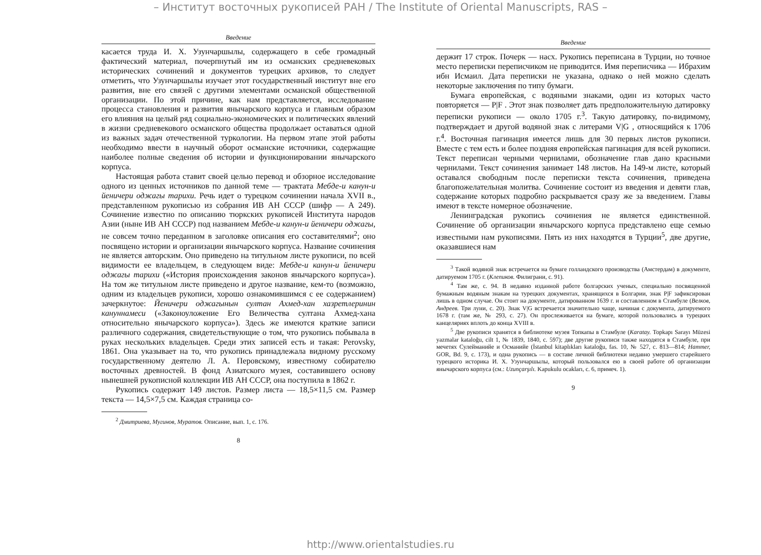– Институт восточных рукописей РАН / The Institute of Oriental Manuscripts, RAS –
Введение
касается труда И. Х. Узунчаршылы, содержащего в себе громадный фактический материал, почерпнутый им из османских средневековых исторических сочинений и документов турецких архивов, то следует отметить, что Узунчаршылы изучает этот государственный институт вне его развития, вне его связей с другими элементами османской общественной организации. По этой причине, как нам представляется, исследование процесса становления и развития янычарского корпуса и главным образом его влияния на целый ряд социально-экономических и политических явлений в жизни средневекового османского общества продолжает оставаться одной из важных задач отечественной туркологии. На первом этапе этой работы необходимо ввести в научный оборот османские источники, содержащие наиболее полные сведения об истории и функционировании янычарского корпуса.
Настоящая работа ставит своей целью перевод и обзорное исследование одного из ценных источников по данной теме — трактата Мебде-и канун-и йеничери оджагы тарихи. Речь идет о турецком сочинении начала XVII в., представленном рукописью из собрания ИВ АН СССР (шифр — А 249). Сочинение известно по описанию тюркских рукописей Института народов Азии (ныне ИВ АН СССР) под названием Мебде-и канун-и йеничери оджагы, не совсем точно переданном в заголовке описания его составителями<sup>2</sup>; оно посвящено истории и организации янычарского корпуса. Название сочинения не является авторским. Оно приведено на титульном листе рукописи, по всей видимости ее владельцем, в следующем виде: Мебде-и канун-и йеничери оджагы тарихи («История происхождения законов янычарского корпуса»). На том же титульном листе приведено и другое название, кем-то (возможно, одним из владельцев рукописи, хорошо ознакомившимся с ее содержанием) зачеркнутое: Йеничери оджагынын султан Ахмед-хан хазретлеринин кануннамеси («Законоуложение Его Величества султана Ахмед-хана относительно янычарского корпуса»). Здесь же имеются краткие записи различного содержания, свидетельствующие о том, что рукопись побывала в руках нескольких владельцев. Среди этих записей есть и такая: Perovsky, 1861. Она указывает на то, что рукопись принадлежала видному русскому государственному деятелю Л. А. Перовскому, известному собирателю восточных древностей. В фонд Азиатского музея, составившего основу нынешней рукописной коллекции ИВ АН СССР, она поступила в 1862 г.
Рукопись содержит 149 листов. Размер листа — 18,5×11,5 см. Размер текста — 14,5×7,5 см. Каждая страница со-
<sup>2</sup> Дмитриева, Мугинов, Муратов. Описание, вып. 1, с. 176.
8
Введение
держит 17 строк. Почерк — насх. Рукопись переписана в Турции, но точное место переписки переписчиком не приводится. Имя переписчика — Ибрахим ибн Исмаил. Дата переписки не указана, однако о ней можно сделать некоторые заключения по типу бумаги.
Бумага европейская, с водяными знаками, один из которых часто повторяется — P|F . Этот знак позволяет дать предположительную датировку переписки рукописи — около 1705 г.<sup>3</sup>. Такую датировку, по-видимому, подтверждает и другой водяной знак с литерами V|G , относящийся к 1706 г.<sup>4</sup>. Восточная пагинация имеется лишь для 30 первых листов рукописи. Вместе с тем есть и более поздняя европейская пагинация для всей рукописи. Текст переписан черными чернилами, обозначение глав дано красными чернилами. Текст сочинения занимает 148 листов. На 149-м листе, который оставался свободным после переписки текста сочинения, приведена благопожелательная молитва. Сочинение состоит из введения и девяти глав, содержание которых подробно раскрывается сразу же за введением. Главы имеют в тексте номерное обозначение.
Ленинградская рукопись сочинения не является единственной. Сочинение об организации янычарского корпуса представлено еще семью известными нам рукописями. Пять из них находятся в Турции<sup>5</sup>, две другие, оказавшиеся нам
<sup>3</sup> Такой водяной знак встречается на бумаге голландского производства (Амстердам) в документе, датируемом 1705 г. (Клепиков. Филиграни, с. 91).
<sup>4</sup> Там же, с. 94. В недавно изданной работе болгарских ученых, специально посвященной бумажным водяным знакам на турецких документах, хранящихся в Болгарии, знак P|F зафиксирован лишь в одном случае. Он стоит на документе, датированном 1639 г. и составленном в Стамбуле (Велков, Андреев. Три луни, с. 20). Знак V|G встречается значительно чаще, начиная с документа, датируемого 1678 г. (там же, № 293, с. 27). Он прослеживается на бумаге, которой пользовались в турецких канцеляриях вплоть до конца XVIII в.
<sup>5</sup> Две рукописи хранятся в библиотеке музея Топкапы в Стамбуле (Karatay. Topkapı Sarayı Müzesi yazmalar kataloğu, cilt 1, № 1839, 1840, с. 597); две другие рукописи также находятся в Стамбуле, при мечетях Сулейманийе и Османийе (İstanbul kitaplıkları kataloğu, fas. 10, № 527, с. 813—814; Hammer, GOR, Bd. 9, с. 173), и одна рукопись — в составе личной библиотеки недавно умершего старейшего турецкого историка И. Х. Узунчаршылы, который пользовался ею в своей работе об организации янычарского корпуса (см.: Uzunçarşılı. Kapukulu ocakları, с. 6, примеч. 1).
9
http://www.orientalstudies.ru